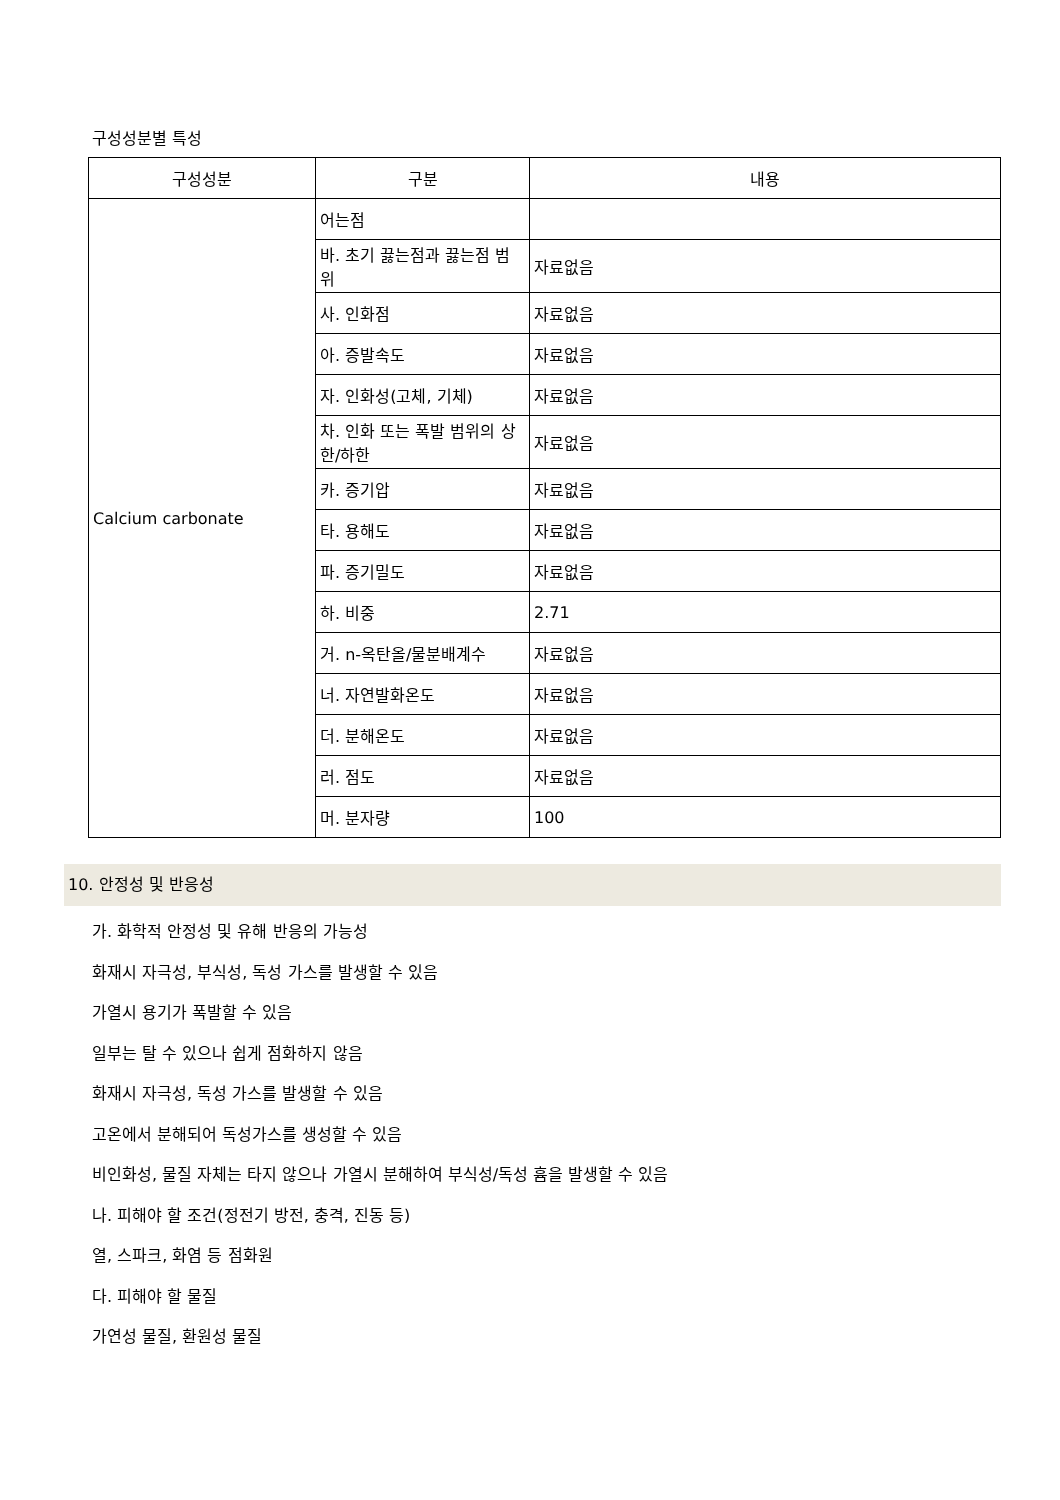구성성분별 특성
| 구성성분 | 구분 | 내용 |
| --- | --- | --- |
| Calcium carbonate | 어는점 | |
| | 바. 초기 끓는점과 끓는점 범위 | 자료없음 |
| | 사. 인화점 | 자료없음 |
| | 아. 증발속도 | 자료없음 |
| | 자. 인화성(고체, 기체) | 자료없음 |
| | 차. 인화 또는 폭발 범위의 상한/하한 | 자료없음 |
| | 카. 증기압 | 자료없음 |
| | 타. 용해도 | 자료없음 |
| | 파. 증기밀도 | 자료없음 |
| | 하. 비중 | 2.71 |
| | 거. n-옥탄올/물분배계수 | 자료없음 |
| | 너. 자연발화온도 | 자료없음 |
| | 더. 분해온도 | 자료없음 |
| | 러. 점도 | 자료없음 |
| | 머. 분자량 | 100 |
10. 안정성 및 반응성
가. 화학적 안정성 및 유해 반응의 가능성
화재시 자극성, 부식성, 독성 가스를 발생할 수 있음
가열시 용기가 폭발할 수 있음
일부는 탈 수 있으나 쉽게 점화하지 않음
화재시 자극성, 독성 가스를 발생할 수 있음
고온에서 분해되어 독성가스를 생성할 수 있음
비인화성, 물질 자체는 타지 않으나 가열시 분해하여 부식성/독성 흄을 발생할 수 있음
나. 피해야 할 조건(정전기 방전, 충격, 진동 등)
열, 스파크, 화염 등 점화원
다. 피해야 할 물질
가연성 물질, 환원성 물질